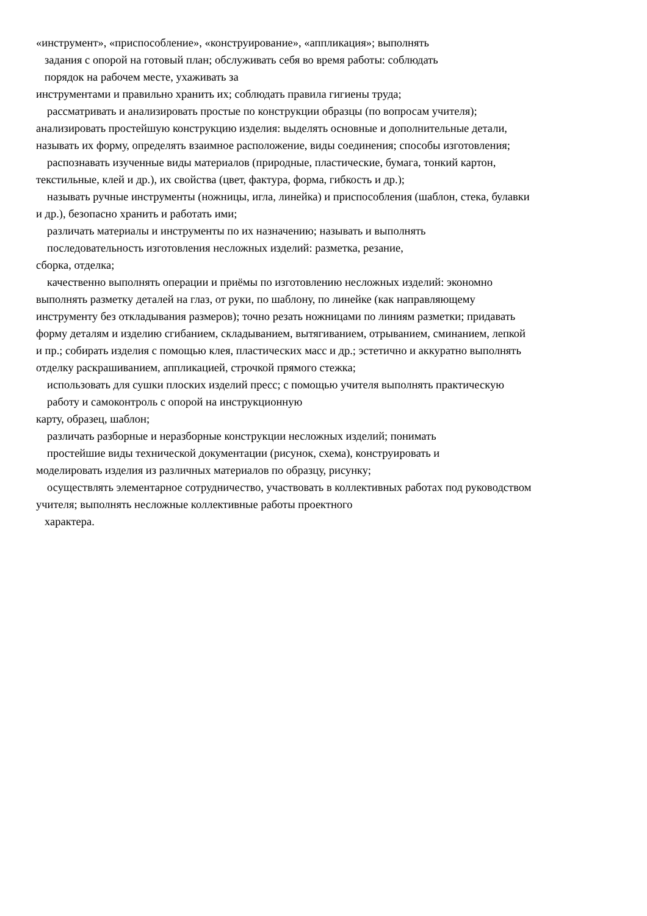«инструмент», «приспособление», «конструирование», «аппликация»; выполнять
задания с опорой на готовый план; обслуживать себя во время работы: соблюдать
порядок на рабочем месте, ухаживать за
инструментами и правильно хранить их; соблюдать правила гигиены труда;
рассматривать и анализировать простые по конструкции образцы (по вопросам учителя);
анализировать простейшую конструкцию изделия: выделять основные и дополнительные детали,
называть их форму, определять взаимное расположение, виды соединения; способы изготовления;
распознавать изученные виды материалов (природные, пластические, бумага, тонкий картон,
текстильные, клей и др.), их свойства (цвет, фактура, форма, гибкость и др.);
называть ручные инструменты (ножницы, игла, линейка) и приспособления (шаблон, стека, булавки
и др.), безопасно хранить и работать ими;
различать материалы и инструменты по их назначению; называть и выполнять
последовательность изготовления несложных изделий: разметка, резание,
сборка, отделка;
качественно выполнять операции и приёмы по изготовлению несложных изделий: экономно
выполнять разметку деталей на глаз, от руки, по шаблону, по линейке (как направляющему
инструменту без откладывания размеров); точно резать ножницами по линиям разметки; придавать
форму деталям и изделию сгибанием, складыванием, вытягиванием, отрыванием, сминанием, лепкой
и пр.; собирать изделия с помощью клея, пластических масс и др.; эстетично и аккуратно выполнять
отделку раскрашиванием, аппликацией, строчкой прямого стежка;
использовать для сушки плоских изделий пресс; с помощью учителя выполнять практическую
работу и самоконтроль с опорой на инструкционную
карту, образец, шаблон;
различать разборные и неразборные конструкции несложных изделий; понимать
простейшие виды технической документации (рисунок, схема), конструировать и
моделировать изделия из различных материалов по образцу, рисунку;
осуществлять элементарное сотрудничество, участвовать в коллективных работах под руководством
учителя; выполнять несложные коллективные работы проектного
характера.